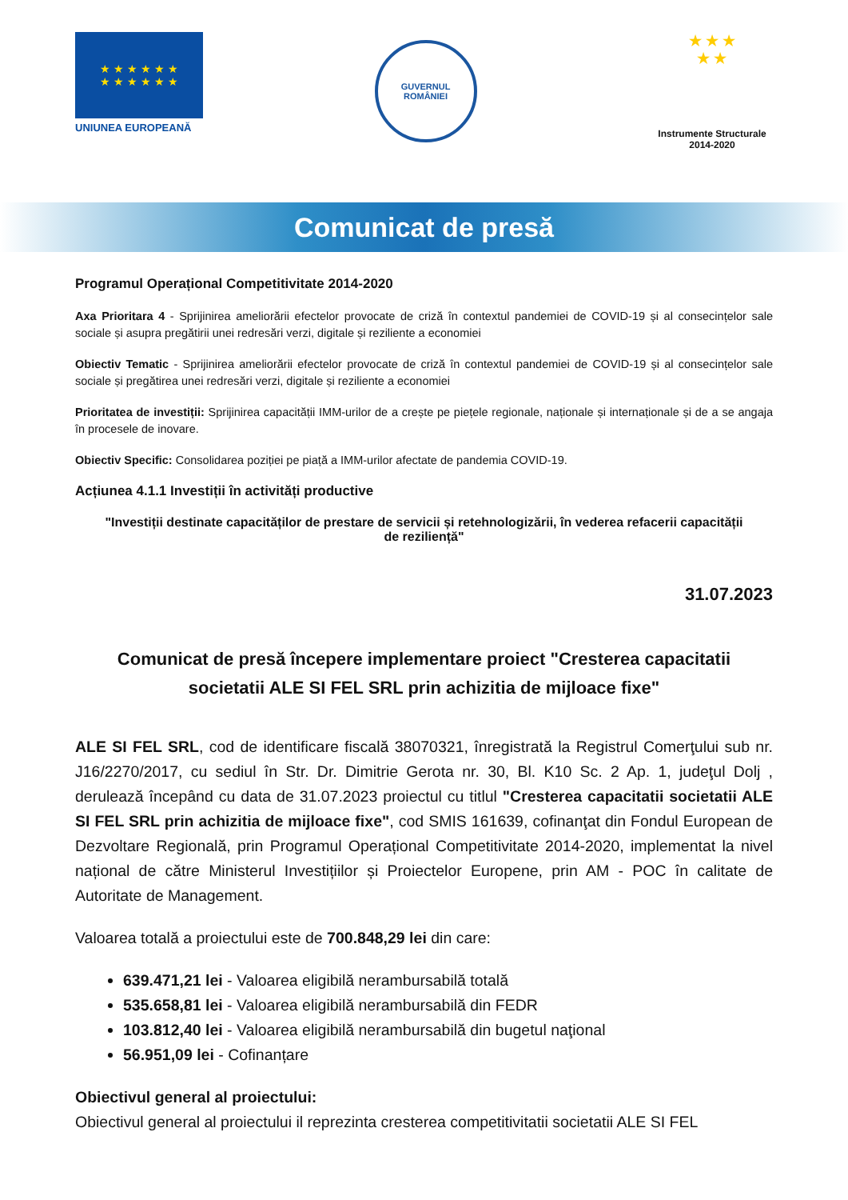★ ★ ★ ★ ★ ★
★ ★ ★ ★ ★ ★
UNIUNEA EUROPEANĂ
GUVERNUL
ROMÂNIEI
★ ★ ★
★ ★
Instrumente Structurale
2014-2020
Comunicat de presă
Programul Operațional Competitivitate 2014-2020
Axa Prioritara 4 - Sprijinirea ameliorării efectelor provocate de criză în contextul pandemiei de COVID-19 și al consecințelor sale sociale și asupra pregătirii unei redresări verzi, digitale și reziliente a economiei
Obiectiv Tematic - Sprijinirea ameliorării efectelor provocate de criză în contextul pandemiei de COVID-19 și al consecințelor sale sociale și pregătirea unei redresări verzi, digitale și reziliente a economiei
Prioritatea de investiții: Sprijinirea capacității IMM-urilor de a crește pe piețele regionale, naționale și internaționale și de a se angaja în procesele de inovare.
Obiectiv Specific: Consolidarea poziției pe piață a IMM-urilor afectate de pandemia COVID-19.
Acțiunea 4.1.1 Investiții în activități productive
"Investiții destinate capacităților de prestare de servicii și retehnologizării, în vederea refacerii capacității de reziliență"
31.07.2023
Comunicat de presă începere implementare proiect "Cresterea capacitatii societatii ALE SI FEL SRL prin achizitia de mijloace fixe"
ALE SI FEL SRL, cod de identificare fiscală 38070321, înregistrată la Registrul Comerţului sub nr. J16/2270/2017, cu sediul în Str. Dr. Dimitrie Gerota nr. 30, Bl. K10 Sc. 2 Ap. 1, judeţul Dolj , derulează începând cu data de 31.07.2023 proiectul cu titlul "Cresterea capacitatii societatii ALE SI FEL SRL prin achizitia de mijloace fixe", cod SMIS 161639, cofinanţat din Fondul European de Dezvoltare Regională, prin Programul Operațional Competitivitate 2014-2020, implementat la nivel național de către Ministerul Investițiilor și Proiectelor Europene, prin AM - POC în calitate de Autoritate de Management.
Valoarea totală a proiectului este de 700.848,29 lei din care:
639.471,21 lei - Valoarea eligibilă nerambursabilă totală
535.658,81 lei - Valoarea eligibilă nerambursabilă din FEDR
103.812,40 lei - Valoarea eligibilă nerambursabilă din bugetul naţional
56.951,09 lei - Cofinanțare
Obiectivul general al proiectului:
Obiectivul general al proiectului il reprezinta cresterea competitivitatii societatii ALE SI FEL